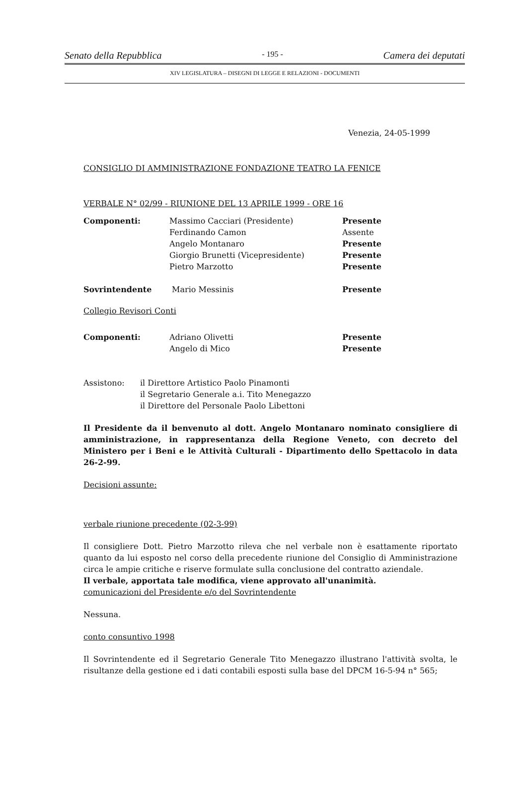Senato della Repubblica - 195 - Camera dei deputati
XIV LEGISLATURA – DISEGNI DI LEGGE E RELAZIONI - DOCUMENTI
Venezia, 24-05-1999
CONSIGLIO DI AMMINISTRAZIONE FONDAZIONE TEATRO LA FENICE
VERBALE N° 02/99 - RIUNIONE DEL 13 APRILE 1999 - ORE 16
| Componenti: | Massimo Cacciari (Presidente) | Presente |
| | Ferdinando Camon | Assente |
| | Angelo Montanaro | Presente |
| | Giorgio Brunetti (Vicepresidente) | Presente |
| | Pietro Marzotto | Presente |
| Sovrintendente | Mario Messinis | Presente |
Collegio Revisori Conti
| Componenti: | Adriano Olivetti | Presente |
| | Angelo di Mico | Presente |
| Assistono: | il Direttore Artistico Paolo Pinamonti |
| | il Segretario Generale a.i. Tito Menegazzo |
| | il Direttore del Personale Paolo Libettoni |
Il Presidente da il benvenuto al dott. Angelo Montanaro nominato consigliere di amministrazione, in rappresentanza della Regione Veneto, con decreto del Ministero per i Beni e le Attività Culturali - Dipartimento dello Spettacolo in data 26-2-99.
Decisioni assunte:
verbale riunione precedente (02-3-99)
Il consigliere Dott. Pietro Marzotto rileva che nel verbale non è esattamente riportato quanto da lui esposto nel corso della precedente riunione del Consiglio di Amministrazione circa le ampie critiche e riserve formulate sulla conclusione del contratto aziendale.
Il verbale, apportata tale modifica, viene approvato all'unanimità.
comunicazioni del Presidente e/o del Sovrintendente
Nessuna.
conto consuntivo 1998
Il Sovrintendente ed il Segretario Generale Tito Menegazzo illustrano l'attività svolta, le risultanze della gestione ed i dati contabili esposti sulla base del DPCM 16-5-94 n° 565;